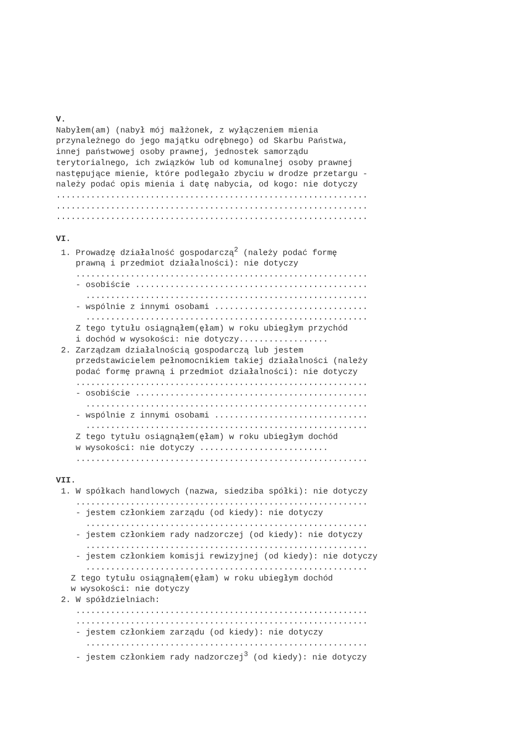V.
Nabyłem(am) (nabył mój małżonek, z wyłączeniem mienia
przynależnego do jego majątku odrębnego) od Skarbu Państwa,
innej państwowej osoby prawnej, jednostek samorządu
terytorialnego, ich związków lub od komunalnej osoby prawnej
następujące mienie, które podlegało zbyciu w drodze przetargu -
należy podać opis mienia i datę nabycia, od kogo: nie dotyczy
...............................................................
...............................................................
...............................................................
VI.
1. Prowadzę działalność gospodarczą<sup>2</sup> (należy podać formę
prawną i przedmiot działalności): nie dotyczy
...........................................................
- osobiście ...............................................
.........................................................
- wspólnie z innymi osobami ...............................
.........................................................
Z tego tytułu osiągnąłem(ęłam) w roku ubiegłym przychód
i dochód w wysokości: nie dotyczy..................
2. Zarządzam działalnością gospodarczą lub jestem
przedstawicielem pełnomocnikiem takiej działalności (należy
podać formę prawną i przedmiot działalności): nie dotyczy
...........................................................
- osobiście ...............................................
.........................................................
- wspólnie z innymi osobami ...............................
.........................................................
Z tego tytułu osiągnąłem(ęłam) w roku ubiegłym dochód
w wysokości: nie dotyczy ..........................
...........................................................
VII.
1. W spółkach handlowych (nazwa, siedziba spółki): nie dotyczy
...........................................................
- jestem członkiem zarządu (od kiedy): nie dotyczy
.........................................................
- jestem członkiem rady nadzorczej (od kiedy): nie dotyczy
.........................................................
- jestem członkiem komisji rewizyjnej (od kiedy): nie dotyczy
.........................................................
Z tego tytułu osiągnąłem(ęłam) w roku ubiegłym dochód
w wysokości: nie dotyczy
2. W spółdzielniach:
...........................................................
...........................................................
- jestem członkiem zarządu (od kiedy): nie dotyczy
.........................................................
- jestem członkiem rady nadzorczej<sup>3</sup> (od kiedy): nie dotyczy